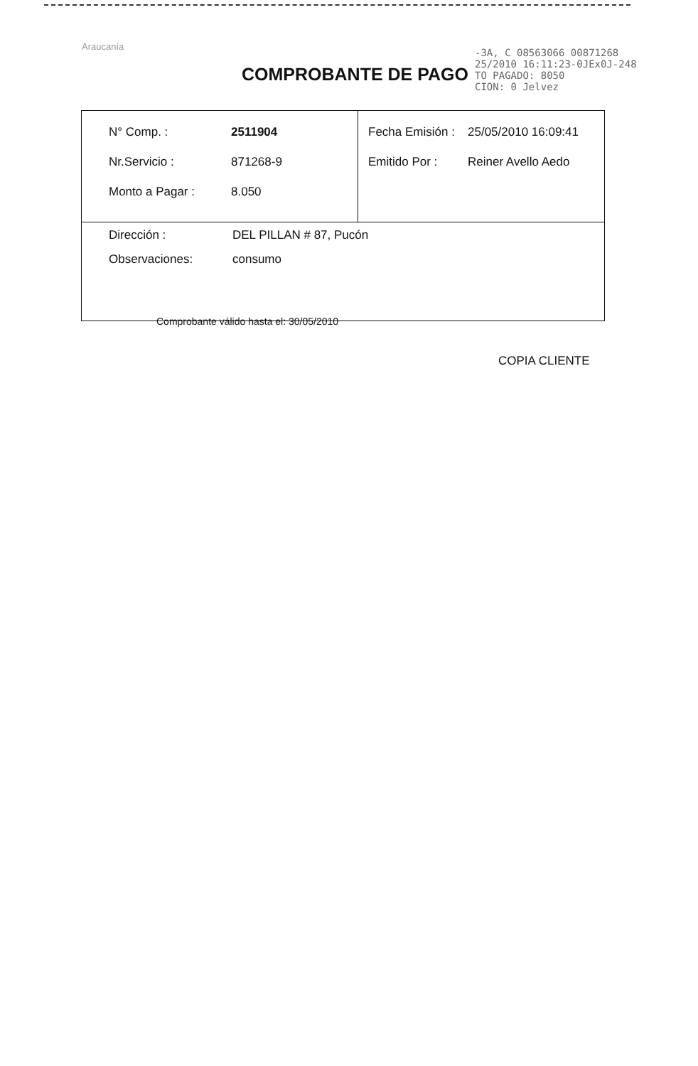Araucanía
COMPROBANTE DE PAGO
-3A, C 08563066 00871268
25/2010 16:11:23-0JEx0J-248
TO PAGADO: 8050
CION: 0 Jelvez
| N° Comp. : 2511904 Nr.Servicio : 871268-9 Monto a Pagar : 8.050 | Fecha Emisión : 25/05/2010 16:09:41 Emitido Por : Reiner Avello Aedo |
| Dirección : DEL PILLAN # 87, Pucón Observaciones: consumo | |
Comprobante válido hasta el: 30/05/2010
COPIA CLIENTE